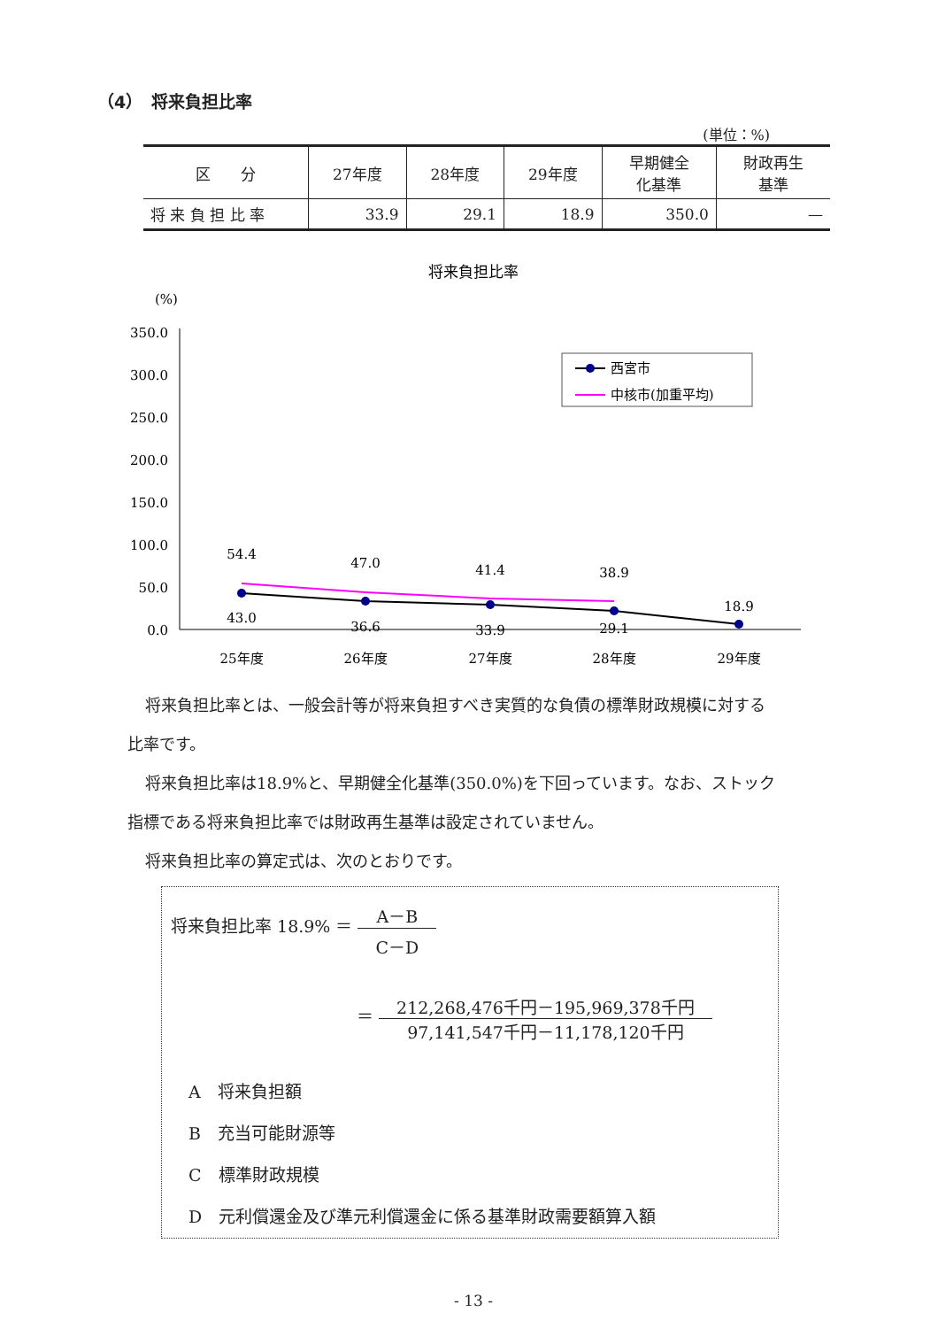（4）　将来負担比率
(単位：%)
| 区 分 | 27年度 | 28年度 | 29年度 | 早期健全 化基準 | 財政再生 基準 |
| --- | --- | --- | --- | --- | --- |
| 将 来 負 担 比 率 | 33.9 | 29.1 | 18.9 | 350.0 | — |
将来負担比率
(%)
350.0
300.0
250.0
200.0
150.0
100.0
50.0
0.0
西宮市
中核市(加重平均)
54.4
47.0
41.4
38.9
18.9
43.0
36.6
33.9
29.1
25年度
26年度
27年度
28年度
29年度
将来負担比率とは、一般会計等が将来負担すべき実質的な負債の標準財政規模に対する
比率です。
将来負担比率は18.9%と、早期健全化基準(350.0%)を下回っています。なお、ストック
指標である将来負担比率では財政再生基準は設定されていません。
将来負担比率の算定式は、次のとおりです。
将来負担比率 18.9% ＝ A－B C－D
＝ 212,268,476千円－195,969,378千円 97,141,547千円－11,178,120千円
A　将来負担額
B　充当可能財源等
C　標準財政規模
D　元利償還金及び準元利償還金に係る基準財政需要額算入額
- 13 -